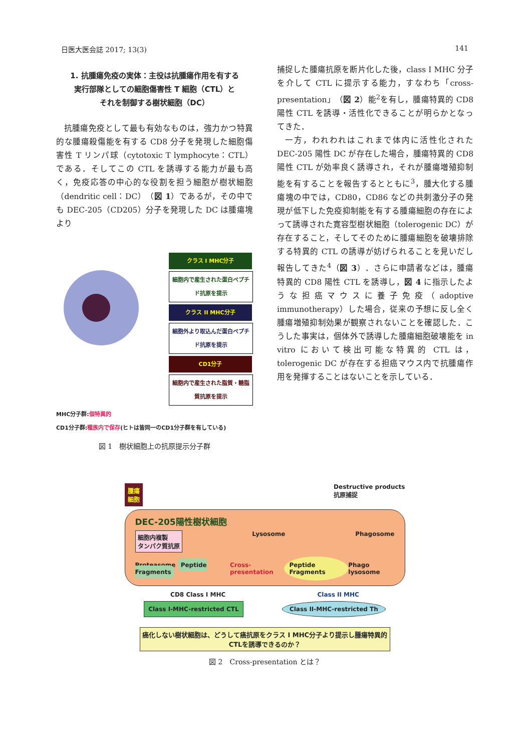日医大医会誌 2017; 13(3) 141
1. 抗腫瘍免疫の実体：主役は抗腫瘍作用を有する
実行部隊としての細胞傷害性 T 細胞（CTL）と
それを制御する樹状細胞（DC）
抗腫瘍免疫として最も有効なものは，強力かつ特異的な腫瘍殺傷能を有する CD8 分子を発現した細胞傷害性 T リンパ球（cytotoxic T lymphocyte：CTL）である．そしてこの CTL を誘導する能力が最も高く，免疫応答の中心的な役割を担う細胞が樹状細胞（dendritic cell：DC）（図 1）であるが，その中でも DEC-205（CD205）分子を発現した DC は腫瘍塊より
クラス I MHC分子
細胞内で産生された蛋白ペプチド抗原を提示
クラス II MHC分子
細胞外より取込んだ蛋白ペプチド抗原を提示
CD1分子
細胞内で産生された脂質・糖脂質抗原を提示
MHC分子群:個特異的
CD1分子群:種族内で保存(ヒトは皆同一のCD1分子群を有している)
図 1　樹状細胞上の抗原提示分子群
捕捉した腫瘍抗原を断片化した後，class I MHC 分子を介して CTL に提示する能力，すなわち「cross-presentation」（図 2）能<sup>2</sup>を有し，腫瘍特異的 CD8 陽性 CTL を誘導・活性化できることが明らかとなってきた．
一方，われわれはこれまで体内に活性化された DEC-205 陽性 DC が存在した場合，腫瘍特異的 CD8 陽性 CTL が効率良く誘導され，それが腫瘍増殖抑制能を有することを報告するとともに<sup>3</sup>，腫大化する腫瘍塊の中では，CD80，CD86 などの共刺激分子の発現が低下した免疫抑制能を有する腫瘍細胞の存在によって誘導された寛容型樹状細胞（tolerogenic DC）が存在すること，そしてそのために腫瘍細胞を破壊排除する特異的 CTL の誘導が妨げられることを見いだし報告してきた<sup>4</sup>（図 3）．さらに申請者などは，腫瘍特異的 CD8 陽性 CTL を誘導し，図 4 に指示したような担癌マウスに養子免疫（adoptive immunotherapy）した場合，従来の予想に反し全く腫瘍増殖抑制効果が観察されないことを確認した．こうした事実は，個体外で誘導した腫瘍細胞破壊能を in vitro において検出可能な特異的 CTL は，tolerogenic DC が存在する担癌マウス内で抗腫瘍作用を発揮することはないことを示している．
腫瘍
細胞 Destructive products
抗原捕捉
DEC-205陽性樹状細胞
細胞内複製
タンパク質抗原 Lysosome Phagosome
Proteasome Peptide Fragments Cross-presentation Peptide Fragments Phago lysosome
CD8 Class I MHC Class II MHC
Class I-MHC-restricted CTL Class II-MHC-restricted Th
癌化しない樹状細胞は、どうして癌抗原をクラス I MHC分子より提示し腫瘍特異的CTLを誘導できるのか？
図 2　Cross-presentation とは？